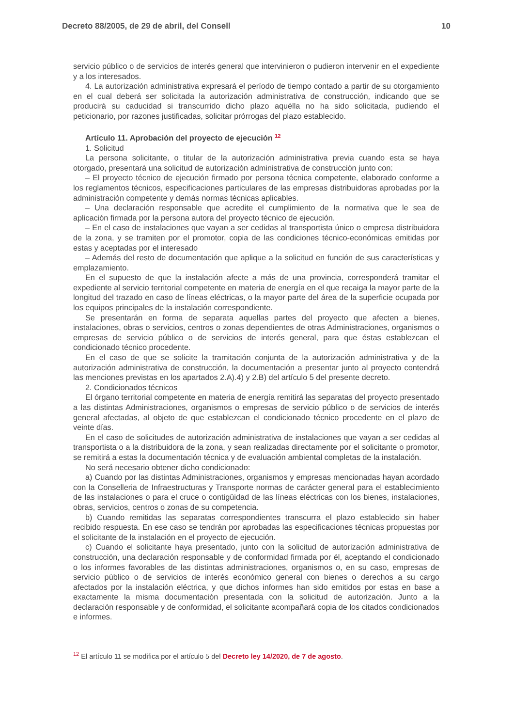Decreto 88/2005, de 29 de abril, del Consell 10
servicio público o de servicios de interés general que intervinieron o pudieron intervenir en el expediente y a los interesados.
4. La autorización administrativa expresará el período de tiempo contado a partir de su otorgamiento en el cual deberá ser solicitada la autorización administrativa de construcción, indicando que se producirá su caducidad si transcurrido dicho plazo aquélla no ha sido solicitada, pudiendo el peticionario, por razones justificadas, solicitar prórrogas del plazo establecido.
Artículo 11. Aprobación del proyecto de ejecución <sup>12</sup>
1. Solicitud
La persona solicitante, o titular de la autorización administrativa previa cuando esta se haya otorgado, presentará una solicitud de autorización administrativa de construcción junto con:
– El proyecto técnico de ejecución firmado por persona técnica competente, elaborado conforme a los reglamentos técnicos, especificaciones particulares de las empresas distribuidoras aprobadas por la administración competente y demás normas técnicas aplicables.
– Una declaración responsable que acredite el cumplimiento de la normativa que le sea de aplicación firmada por la persona autora del proyecto técnico de ejecución.
– En el caso de instalaciones que vayan a ser cedidas al transportista único o empresa distribuidora de la zona, y se tramiten por el promotor, copia de las condiciones técnico-económicas emitidas por estas y aceptadas por el interesado
– Además del resto de documentación que aplique a la solicitud en función de sus características y emplazamiento.
En el supuesto de que la instalación afecte a más de una provincia, corresponderá tramitar el expediente al servicio territorial competente en materia de energía en el que recaiga la mayor parte de la longitud del trazado en caso de líneas eléctricas, o la mayor parte del área de la superficie ocupada por los equipos principales de la instalación correspondiente.
Se presentarán en forma de separata aquellas partes del proyecto que afecten a bienes, instalaciones, obras o servicios, centros o zonas dependientes de otras Administraciones, organismos o empresas de servicio público o de servicios de interés general, para que éstas establezcan el condicionado técnico procedente.
En el caso de que se solicite la tramitación conjunta de la autorización administrativa y de la autorización administrativa de construcción, la documentación a presentar junto al proyecto contendrá las menciones previstas en los apartados 2.A).4) y 2.B) del artículo 5 del presente decreto.
2. Condicionados técnicos
El órgano territorial competente en materia de energía remitirá las separatas del proyecto presentado a las distintas Administraciones, organismos o empresas de servicio público o de servicios de interés general afectadas, al objeto de que establezcan el condicionado técnico procedente en el plazo de veinte días.
En el caso de solicitudes de autorización administrativa de instalaciones que vayan a ser cedidas al transportista o a la distribuidora de la zona, y sean realizadas directamente por el solicitante o promotor, se remitirá a estas la documentación técnica y de evaluación ambiental completas de la instalación.
No será necesario obtener dicho condicionado:
a) Cuando por las distintas Administraciones, organismos y empresas mencionadas hayan acordado con la Conselleria de Infraestructuras y Transporte normas de carácter general para el establecimiento de las instalaciones o para el cruce o contigüidad de las líneas eléctricas con los bienes, instalaciones, obras, servicios, centros o zonas de su competencia.
b) Cuando remitidas las separatas correspondientes transcurra el plazo establecido sin haber recibido respuesta. En ese caso se tendrán por aprobadas las especificaciones técnicas propuestas por el solicitante de la instalación en el proyecto de ejecución.
c) Cuando el solicitante haya presentado, junto con la solicitud de autorización administrativa de construcción, una declaración responsable y de conformidad firmada por él, aceptando el condicionado o los informes favorables de las distintas administraciones, organismos o, en su caso, empresas de servicio público o de servicios de interés económico general con bienes o derechos a su cargo afectados por la instalación eléctrica, y que dichos informes han sido emitidos por estas en base a exactamente la misma documentación presentada con la solicitud de autorización. Junto a la declaración responsable y de conformidad, el solicitante acompañará copia de los citados condicionados e informes.
<sup>12</sup> El artículo 11 se modifica por el artículo 5 del Decreto ley 14/2020, de 7 de agosto.